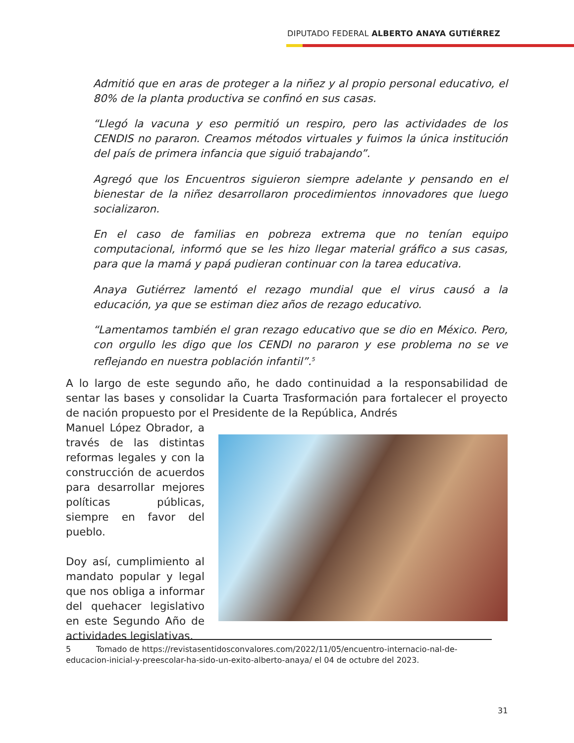DIPUTADO FEDERAL ALBERTO ANAYA GUTIÉRREZ
Admitió que en aras de proteger a la niñez y al propio personal educativo, el 80% de la planta productiva se confinó en sus casas.
“Llegó la vacuna y eso permitió un respiro, pero las actividades de los CENDIS no pararon. Creamos métodos virtuales y fuimos la única institución del país de primera infancia que siguió trabajando”.
Agregó que los Encuentros siguieron siempre adelante y pensando en el bienestar de la niñez desarrollaron procedimientos innovadores que luego socializaron.
En el caso de familias en pobreza extrema que no tenían equipo computacional, informó que se les hizo llegar material gráfico a sus casas, para que la mamá y papá pudieran continuar con la tarea educativa.
Anaya Gutiérrez lamentó el rezago mundial que el virus causó a la educación, ya que se estiman diez años de rezago educativo.
“Lamentamos también el gran rezago educativo que se dio en México. Pero, con orgullo les digo que los CENDI no pararon y ese problema no se ve reflejando en nuestra población infantil”.<sup>5</sup>
A lo largo de este segundo año, he dado continuidad a la responsabilidad de sentar las bases y consolidar la Cuarta Trasformación para fortalecer el proyecto de nación propuesto por el Presidente de la República, Andrés
Manuel López Obrador, a través de las distintas reformas legales y con la construcción de acuerdos para desarrollar mejores políticas públicas, siempre en favor del pueblo.
Doy así, cumplimiento al mandato popular y legal que nos obliga a informar del quehacer legislativo en este Segundo Año de actividades legislativas.
5 Tomado de https://revistasentidosconvalores.com/2022/11/05/encuentro-internacio-nal-de-educacion-inicial-y-preescolar-ha-sido-un-exito-alberto-anaya/ el 04 de octubre del 2023.
31